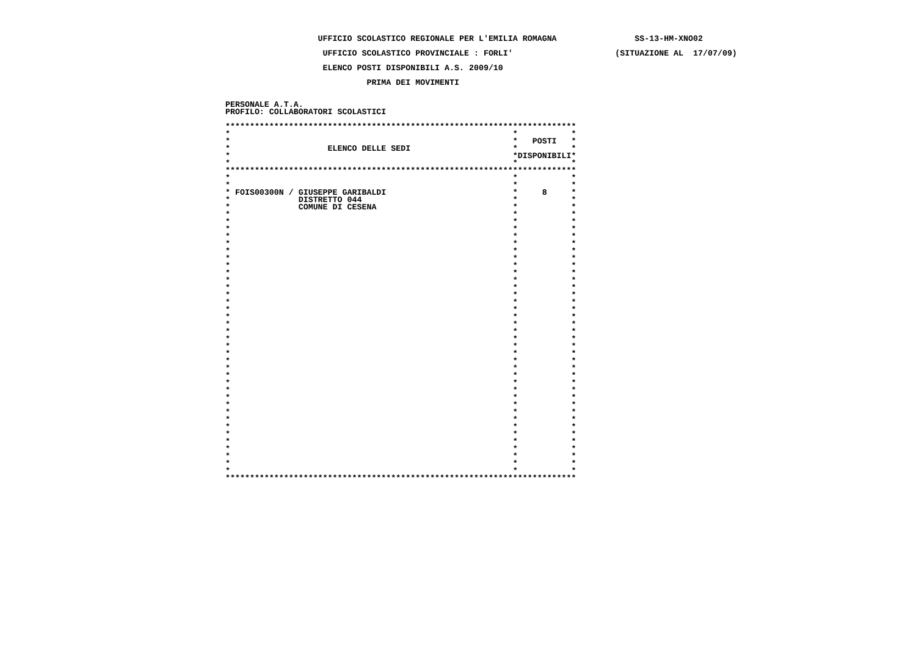UFFICIO SCOLASTICO REGIONALE PER L'EMILIA ROMAGNA                SS-13-HM-XNO02

                    UFFICIO SCOLASTICO PROVINCIALE : FORLI'                     (SITUAZIONE AL  17/07/09)

                    ELENCO POSTI DISPONIBILI A.S. 2009/10

                             PRIMA DEI MOVIMENTI


PERSONALE A.T.A.
PROFILO: COLLABORATORI SCOLASTICI

************************************************************************
*                                                          *           *
*                                                          *   POSTI   *
*                    ELENCO DELLE SEDI                     *           *
*                                                          *DISPONIBILI*
*                                                          *           *
************************************************************************
*                                                          *           *
*                                                          *           *
* FOIS00300N / GIUSEPPE GARIBALDI                          *     8     *
*              DISTRETTO 044                               *           *
*              COMUNE DI CESENA                            *           *
*                                                          *           *
*                                                          *           *
*                                                          *           *
*                                                          *           *
*                                                          *           *
*                                                          *           *
*                                                          *           *
*                                                          *           *
*                                                          *           *
*                                                          *           *
*                                                          *           *
*                                                          *           *
*                                                          *           *
*                                                          *           *
*                                                          *           *
*                                                          *           *
*                                                          *           *
*                                                          *           *
*                                                          *           *
*                                                          *           *
*                                                          *           *
*                                                          *           *
*                                                          *           *
*                                                          *           *
*                                                          *           *
*                                                          *           *
*                                                          *           *
*                                                          *           *
*                                                          *           *
*                                                          *           *
*                                                          *           *
*                                                          *           *
*                                                          *           *
*                                                          *           *
*                                                          *           *
*                                                          *           *
************************************************************************